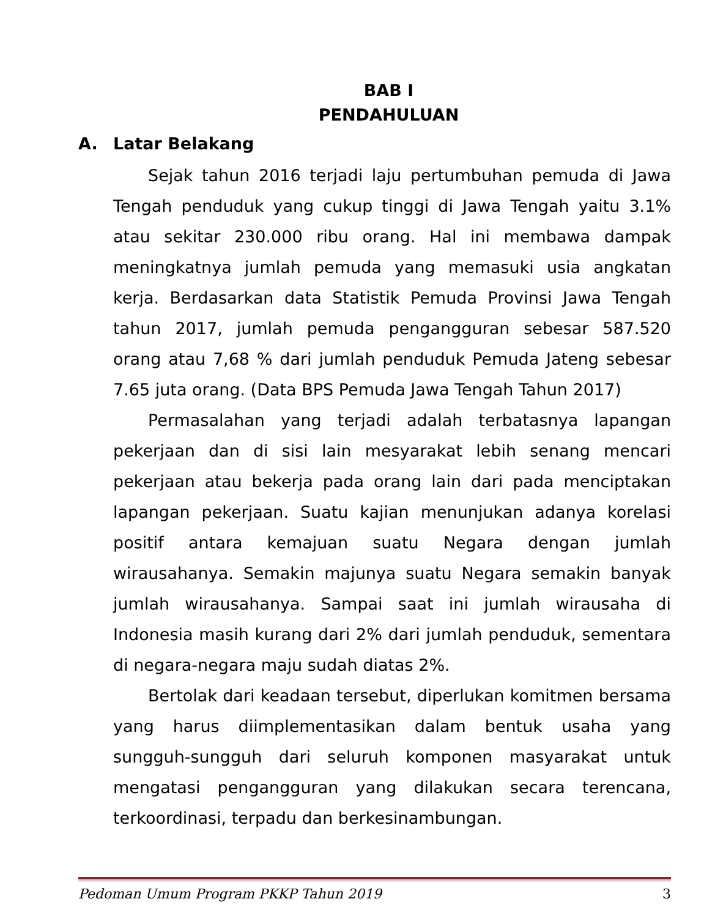BAB I
PENDAHULUAN
A. Latar Belakang
Sejak tahun 2016 terjadi laju pertumbuhan pemuda di Jawa Tengah penduduk yang cukup tinggi di Jawa Tengah yaitu 3.1% atau sekitar 230.000 ribu orang. Hal ini membawa dampak meningkatnya jumlah pemuda yang memasuki usia angkatan kerja. Berdasarkan data Statistik Pemuda Provinsi Jawa Tengah tahun 2017, jumlah pemuda pengangguran sebesar 587.520 orang atau 7,68 % dari jumlah penduduk Pemuda Jateng sebesar 7.65 juta orang. (Data BPS Pemuda Jawa Tengah Tahun 2017)
Permasalahan yang terjadi adalah terbatasnya lapangan pekerjaan dan di sisi lain mesyarakat lebih senang mencari pekerjaan atau bekerja pada orang lain dari pada menciptakan lapangan pekerjaan. Suatu kajian menunjukan adanya korelasi positif antara kemajuan suatu Negara dengan jumlah wirausahanya. Semakin majunya suatu Negara semakin banyak jumlah wirausahanya. Sampai saat ini jumlah wirausaha di Indonesia masih kurang dari 2% dari jumlah penduduk, sementara di negara-negara maju sudah diatas 2%.
Bertolak dari keadaan tersebut, diperlukan komitmen bersama yang harus diimplementasikan dalam bentuk usaha yang sungguh-sungguh dari seluruh komponen masyarakat untuk mengatasi pengangguran yang dilakukan secara terencana, terkoordinasi, terpadu dan berkesinambungan.
Pedoman Umum Program PKKP Tahun 2019 3